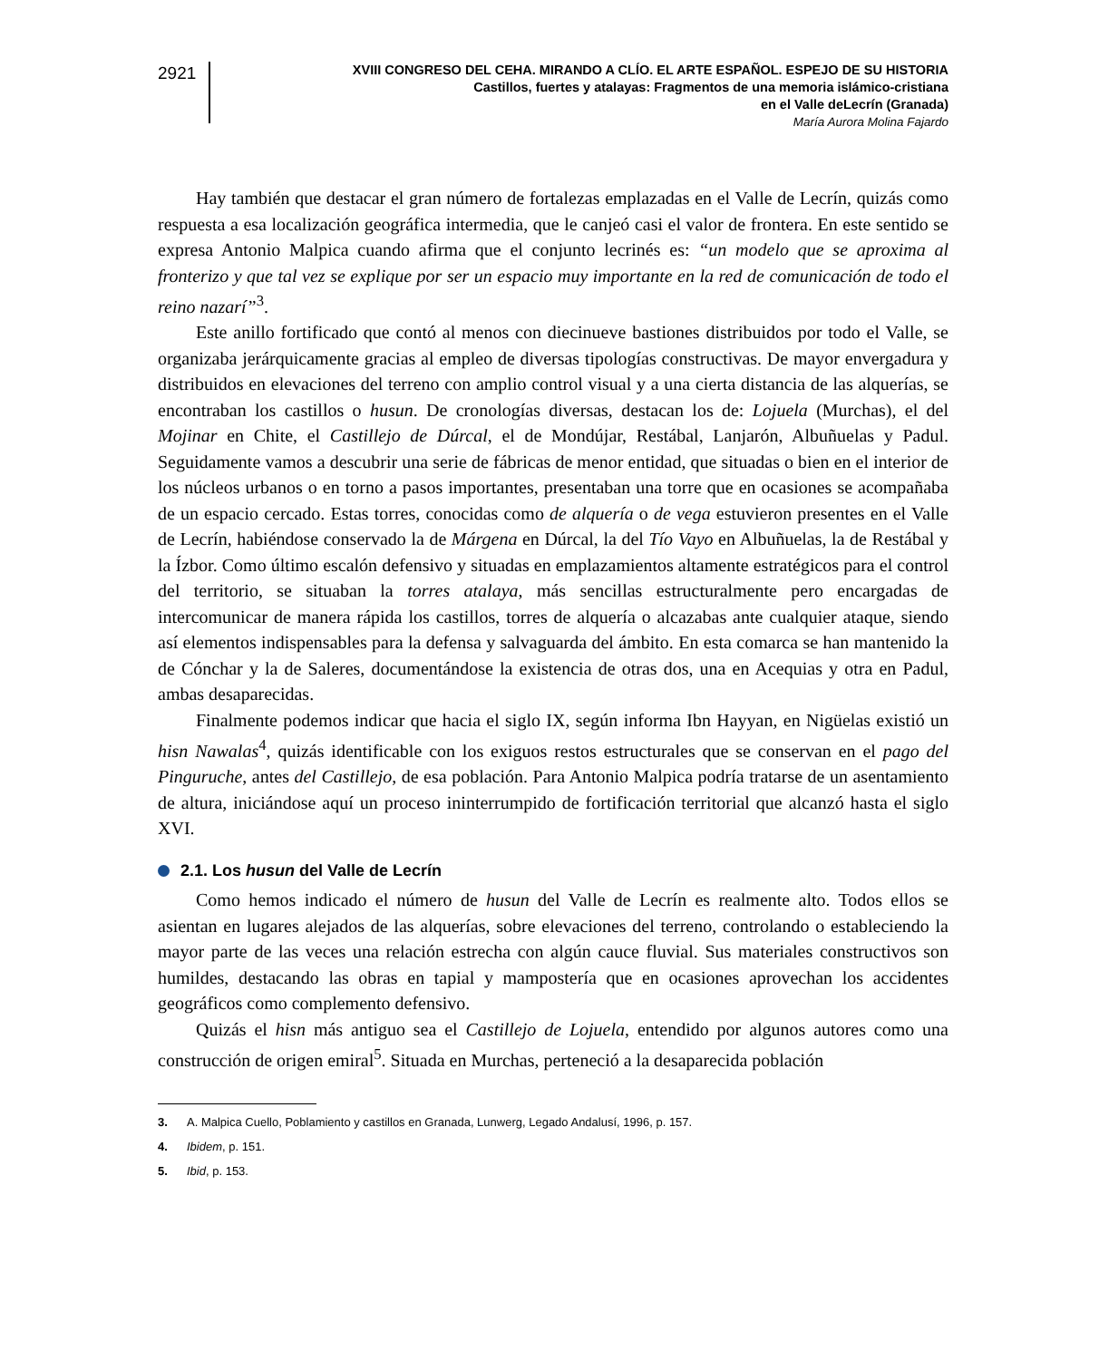2921
XVIII CONGRESO DEL CEHA. MIRANDO A CLÍO. EL ARTE ESPAÑOL. ESPEJO DE SU HISTORIA
Castillos, fuertes y atalayas: Fragmentos de una memoria islámico-cristiana
en el Valle deLecrín (Granada)
María Aurora Molina Fajardo
Hay también que destacar el gran número de fortalezas emplazadas en el Valle de Lecrín, quizás como respuesta a esa localización geográfica intermedia, que le canjeó casi el valor de frontera. En este sentido se expresa Antonio Malpica cuando afirma que el conjunto lecrinés es: “un modelo que se aproxima al fronterizo y que tal vez se explique por ser un espacio muy importante en la red de comunicación de todo el reino nazarí”<sup>3</sup>.
Este anillo fortificado que contó al menos con diecinueve bastiones distribuidos por todo el Valle, se organizaba jerárquicamente gracias al empleo de diversas tipologías constructivas. De mayor envergadura y distribuidos en elevaciones del terreno con amplio control visual y a una cierta distancia de las alquerías, se encontraban los castillos o husun. De cronologías diversas, destacan los de: Lojuela (Murchas), el del Mojinar en Chite, el Castillejo de Dúrcal, el de Mondújar, Restábal, Lanjarón, Albuñuelas y Padul. Seguidamente vamos a descubrir una serie de fábricas de menor entidad, que situadas o bien en el interior de los núcleos urbanos o en torno a pasos importantes, presentaban una torre que en ocasiones se acompañaba de un espacio cercado. Estas torres, conocidas como de alquería o de vega estuvieron presentes en el Valle de Lecrín, habiéndose conservado la de Márgena en Dúrcal, la del Tío Vayo en Albuñuelas, la de Restábal y la Ízbor. Como último escalón defensivo y situadas en emplazamientos altamente estratégicos para el control del territorio, se situaban la torres atalaya, más sencillas estructuralmente pero encargadas de intercomunicar de manera rápida los castillos, torres de alquería o alcazabas ante cualquier ataque, siendo así elementos indispensables para la defensa y salvaguarda del ámbito. En esta comarca se han mantenido la de Cónchar y la de Saleres, documentándose la existencia de otras dos, una en Acequias y otra en Padul, ambas desaparecidas.
Finalmente podemos indicar que hacia el siglo IX, según informa Ibn Hayyan, en Nigüelas existió un hisn Nawalas<sup>4</sup>, quizás identificable con los exiguos restos estructurales que se conservan en el pago del Pinguruche, antes del Castillejo, de esa población. Para Antonio Malpica podría tratarse de un asentamiento de altura, iniciándose aquí un proceso ininterrumpido de fortificación territorial que alcanzó hasta el siglo XVI.
2.1. Los husun del Valle de Lecrín
Como hemos indicado el número de husun del Valle de Lecrín es realmente alto. Todos ellos se asientan en lugares alejados de las alquerías, sobre elevaciones del terreno, controlando o estableciendo la mayor parte de las veces una relación estrecha con algún cauce fluvial. Sus materiales constructivos son humildes, destacando las obras en tapial y mampostería que en ocasiones aprovechan los accidentes geográficos como complemento defensivo.
Quizás el hisn más antiguo sea el Castillejo de Lojuela, entendido por algunos autores como una construcción de origen emiral<sup>5</sup>. Situada en Murchas, perteneció a la desaparecida población
3. A. Malpica Cuello, Poblamiento y castillos en Granada, Lunwerg, Legado Andalusí, 1996, p. 157.
4. Ibidem, p. 151.
5. Ibid, p. 153.